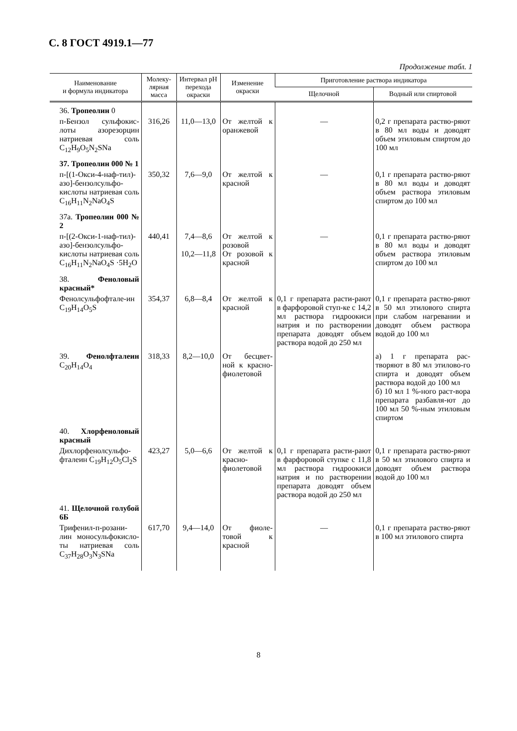С. 8 ГОСТ 4919.1—77
Продолжение табл. 1
| Наименование и формула индикатора | Молеку- лярная масса | Интервал pH перехода окраски | Изменение окраски | Приготовление раствора индикатора | |
| --- | --- | --- | --- | --- | --- |
| | | | | Щелочной | Водный или спиртовой |
| 36. Тропеолин 0 | | | | | |
| п-Бензол сульфокис-лоты азорезорцин натриевая соль C<sub>12</sub>H<sub>9</sub>O<sub>5</sub>N<sub>2</sub>SNa | 316,26 | 11,0—13,0 | От желтой к оранжевой | — | 0,2 г препарата раство-ряют в 80 мл воды и доводят объем этиловым спиртом до 100 мл |
| 37. Тропеолин 000 № 1 | | | | | |
| п-[(1-Окси-4-наф-тил)-азо]-бензолсульфо-кислоты натриевая соль C<sub>16</sub>H<sub>11</sub>N<sub>2</sub>NaO<sub>4</sub>S | 350,32 | 7,6—9,0 | От желтой к красной | — | 0,1 г препарата раство-ряют в 80 мл воды и доводят объем раствора этиловым спиртом до 100 мл |
| 37а. Тропеолин 000 № 2 | | | | | |
| п-[(2-Окси-1-наф-тил)-азо]-бензолсульфо-кислоты натриевая соль C<sub>16</sub>H<sub>11</sub>N<sub>2</sub>NaO<sub>4</sub>S ·5H<sub>2</sub>O | 440,41 | 7,4—8,6 10,2—11,8 | От желтой к розовой От розовой к красной | — | 0,1 г препарата раство-ряют в 80 мл воды и доводят объем раствора этиловым спиртом до 100 мл |
| 38. Феноловый красный* | | | | | |
| Фенолсульфофтале-ин C<sub>19</sub>H<sub>14</sub>O<sub>5</sub>S | 354,37 | 6,8—8,4 | От желтой к красной | 0,1 г препарата расти-рают в фарфоровой ступ-ке с 14,2 мл раствора гидроокиси натрия и по растворении препарата доводят объем раствора водой до 250 мл | 0,1 г препарата раство-ряют в 50 мл этилового спирта при слабом нагревании и доводят объем раствора водой до 100 мл |
| 39. Фенолфталеин C<sub>20</sub>H<sub>14</sub>O<sub>4</sub> | 318,33 | 8,2—10,0 | От бесцвет-ной к красно-фиолетовой | | а) 1 г препарата рас-творяют в 80 мл этилово-го спирта и доводят объем раствора водой до 100 мл б) 10 мл 1 %-ного раст-вора препарата разбавля-ют до 100 мл 50 %-ным этиловым спиртом |
| 40. Хлорфеноловый красный | | | | | |
| Дихлорфенолсульфо-фталеин C<sub>19</sub>H<sub>12</sub>O<sub>5</sub>Cl<sub>2</sub>S | 423,27 | 5,0—6,6 | От желтой к красно-фиолетовой | 0,1 г препарата расти-рают в фарфоровой ступке с 11,8 мл раствора гидроокиси натрия и по растворении препарата доводят объем раствора водой до 250 мл | 0,1 г препарата раство-ряют в 50 мл этилового спирта и доводят объем раствора водой до 100 мл |
| 41. Щелочной голубой 6Б | | | | | |
| Трифенил-п-розани-лин моносульфокисло-ты натриевая соль C<sub>37</sub>H<sub>28</sub>O<sub>3</sub>N<sub>3</sub>SNa | 617,70 | 9,4—14,0 | От фиоле-товой к красной | — | 0,1 г препарата раство-ряют в 100 мл этилового спирта |
8